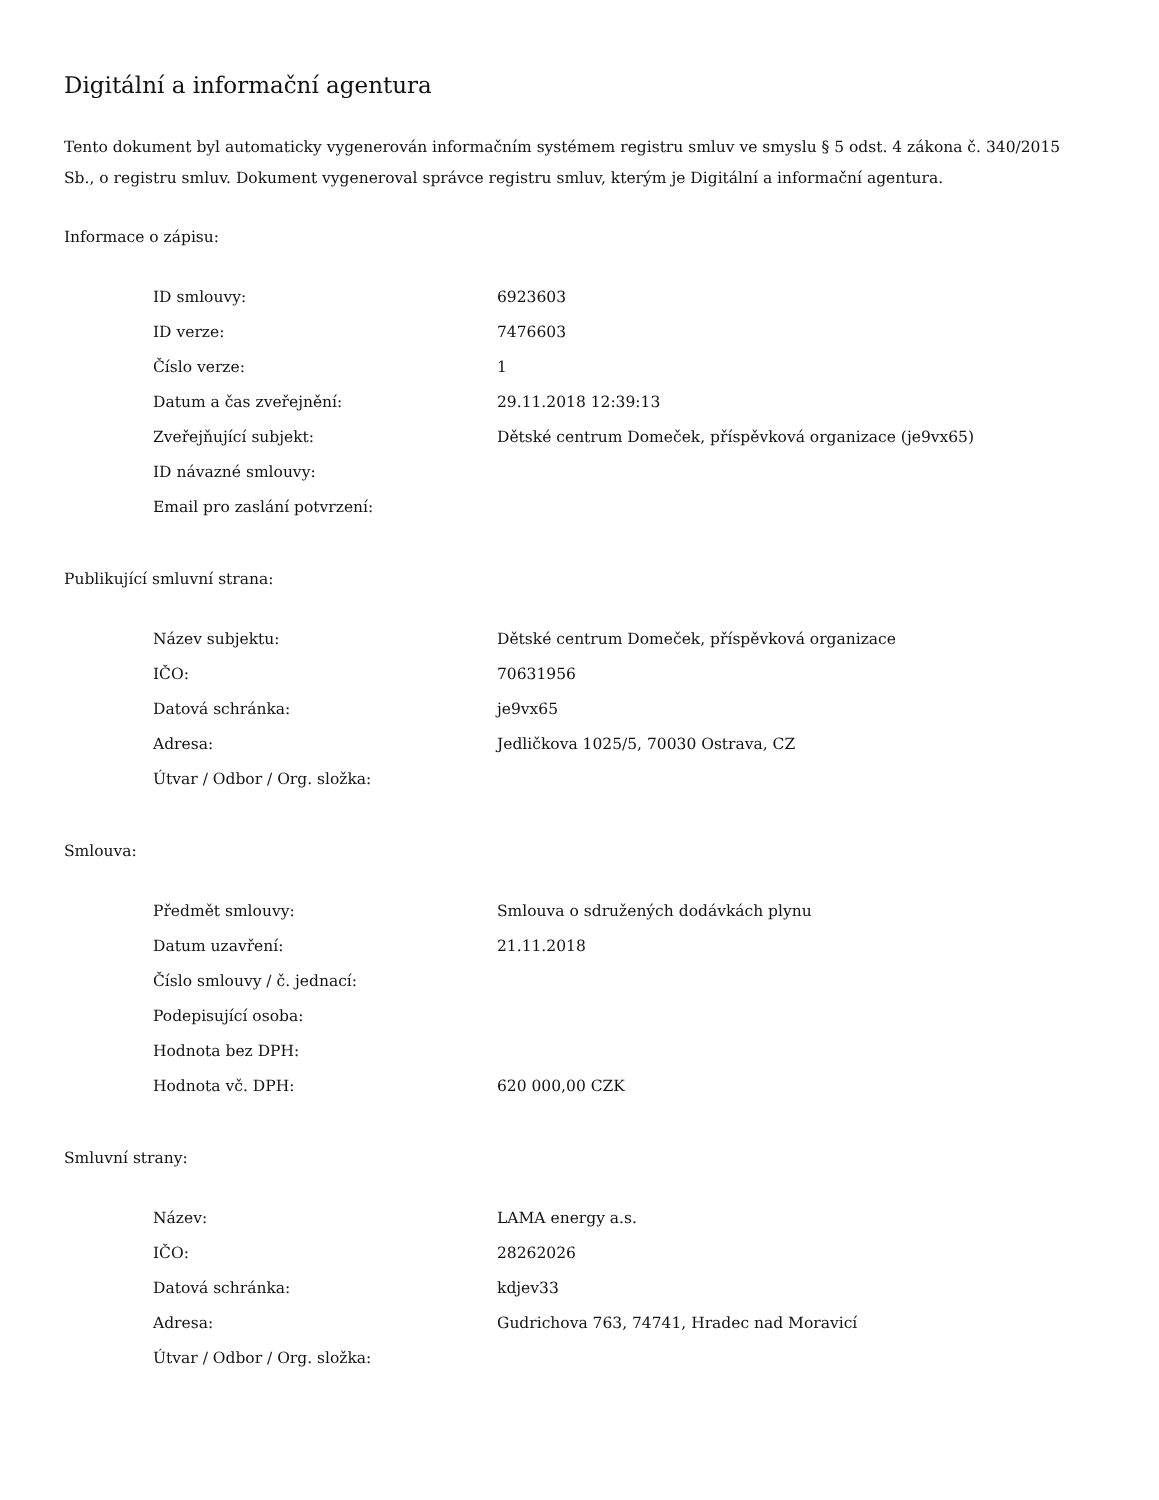Digitální a informační agentura
Tento dokument byl automaticky vygenerován informačním systémem registru smluv ve smyslu § 5 odst. 4 zákona č. 340/2015 Sb., o registru smluv. Dokument vygeneroval správce registru smluv, kterým je Digitální a informační agentura.
Informace o zápisu:
| ID smlouvy: | 6923603 |
| ID verze: | 7476603 |
| Číslo verze: | 1 |
| Datum a čas zveřejnění: | 29.11.2018 12:39:13 |
| Zveřejňující subjekt: | Dětské centrum Domeček, příspěvková organizace (je9vx65) |
| ID návazné smlouvy: | |
| Email pro zaslání potvrzení: | |
Publikující smluvní strana:
| Název subjektu: | Dětské centrum Domeček, příspěvková organizace |
| IČO: | 70631956 |
| Datová schránka: | je9vx65 |
| Adresa: | Jedličkova 1025/5, 70030 Ostrava, CZ |
| Útvar / Odbor / Org. složka: | |
Smlouva:
| Předmět smlouvy: | Smlouva o sdružených dodávkách plynu |
| Datum uzavření: | 21.11.2018 |
| Číslo smlouvy / č. jednací: | |
| Podepisující osoba: | |
| Hodnota bez DPH: | |
| Hodnota vč. DPH: | 620 000,00 CZK |
Smluvní strany:
| Název: | LAMA energy a.s. |
| IČO: | 28262026 |
| Datová schránka: | kdjev33 |
| Adresa: | Gudrichova 763, 74741, Hradec nad Moravicí |
| Útvar / Odbor / Org. složka: | |